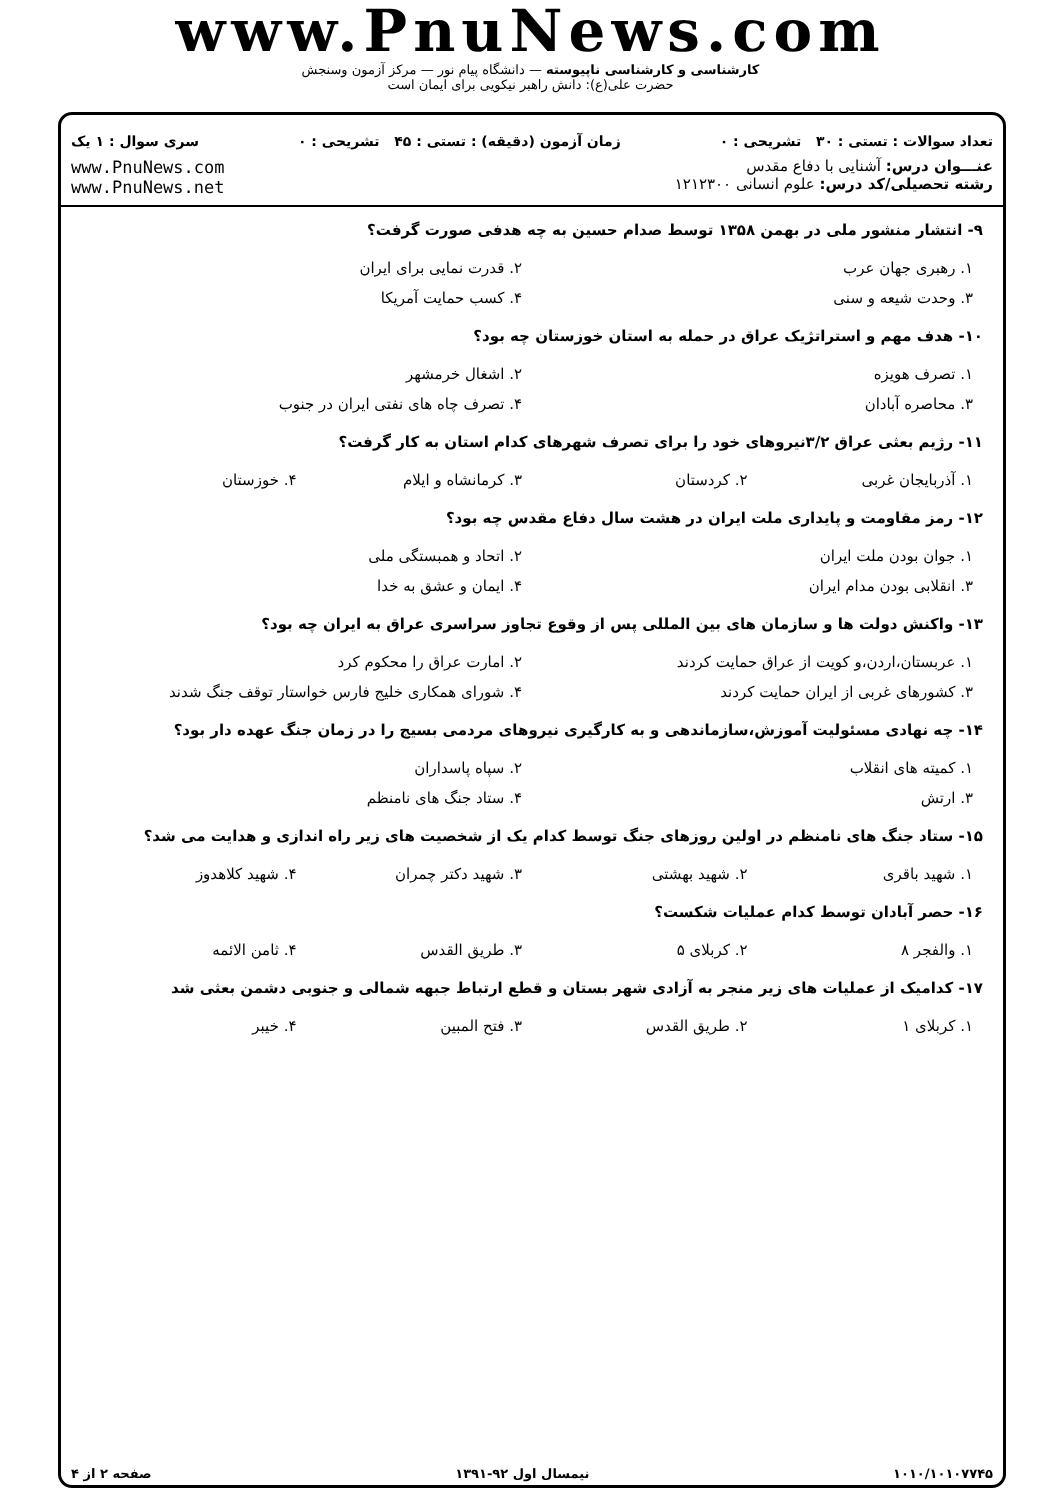www.PnuNews.com
کارشناسی و کارشناسی ناپیوسته — دانشگاه پیام نور — مرکز آزمون وسنجش
حضرت علی(ع): دانش راهبر نیکویی برای ایمان است
تعداد سوالات : تستی : ۳۰ تشریحی : ۰ زمان آزمون (دقیقه) : تستی : ۴۵ تشریحی : ۰ سری سوال : ۱ یک
عنـــوان درس: آشنایی با دفاع مقدس
رشته تحصیلی/کد درس: علوم انسانی ۱۲۱۲۳۰۰
www.PnuNews.com
www.PnuNews.net
۹- انتشار منشور ملی در بهمن ۱۳۵۸ توسط صدام حسین به چه هدفی صورت گرفت؟
| ۱. رهبری جهان عرب | ۲. قدرت نمایی برای ایران |
| ۳. وحدت شیعه و سنی | ۴. کسب حمایت آمریکا |
۱۰- هدف مهم و استراتژیک عراق در حمله به استان خوزستان چه بود؟
| ۱. تصرف هویزه | ۲. اشغال خرمشهر |
| ۳. محاصره آبادان | ۴. تصرف چاه های نفتی ایران در جنوب |
۱۱- رژیم بعثی عراق ۳/۲نیروهای خود را برای تصرف شهرهای کدام استان به کار گرفت؟
| ۱. آذربایجان غربی | ۲. کردستان | ۳. کرمانشاه و ایلام | ۴. خوزستان |
۱۲- رمز مقاومت و پایداری ملت ایران در هشت سال دفاع مقدس چه بود؟
| ۱. جوان بودن ملت ایران | ۲. اتحاد و همبستگی ملی |
| ۳. انقلابی بودن مدام ایران | ۴. ایمان و عشق به خدا |
۱۳- واکنش دولت ها و سازمان های بین المللی پس از وقوع تجاوز سراسری عراق به ایران چه بود؟
| ۱. عربستان،اردن،و کویت از عراق حمایت کردند | ۲. امارت عراق را محکوم کرد |
| ۳. کشورهای غربی از ایران حمایت کردند | ۴. شورای همکاری خلیج فارس خواستار توقف جنگ شدند |
۱۴- چه نهادی مسئولیت آموزش،سازماندهی و به کارگیری نیروهای مردمی بسیج را در زمان جنگ عهده دار بود؟
| ۱. کمیته های انقلاب | ۲. سپاه پاسداران |
| ۳. ارتش | ۴. ستاد جنگ های نامنظم |
۱۵- ستاد جنگ های نامنظم در اولین روزهای جنگ توسط کدام یک از شخصیت های زیر راه اندازی و هدایت می شد؟
| ۱. شهید باقری | ۲. شهید بهشتی | ۳. شهید دکتر چمران | ۴. شهید کلاهدوز |
۱۶- حصر آبادان توسط کدام عملیات شکست؟
| ۱. والفجر ۸ | ۲. کربلای ۵ | ۳. طریق القدس | ۴. ثامن الائمه |
۱۷- کدامیک از عملیات های زیر منجر به آزادی شهر بستان و قطع ارتباط جبهه شمالی و جنوبی دشمن بعثی شد
| ۱. کربلای ۱ | ۲. طریق القدس | ۳. فتح المبین | ۴. خیبر |
۱۰۱۰/۱۰۱۰۷۷۴۵ نیمسال اول ۹۲-۱۳۹۱ صفحه ۲ از ۴